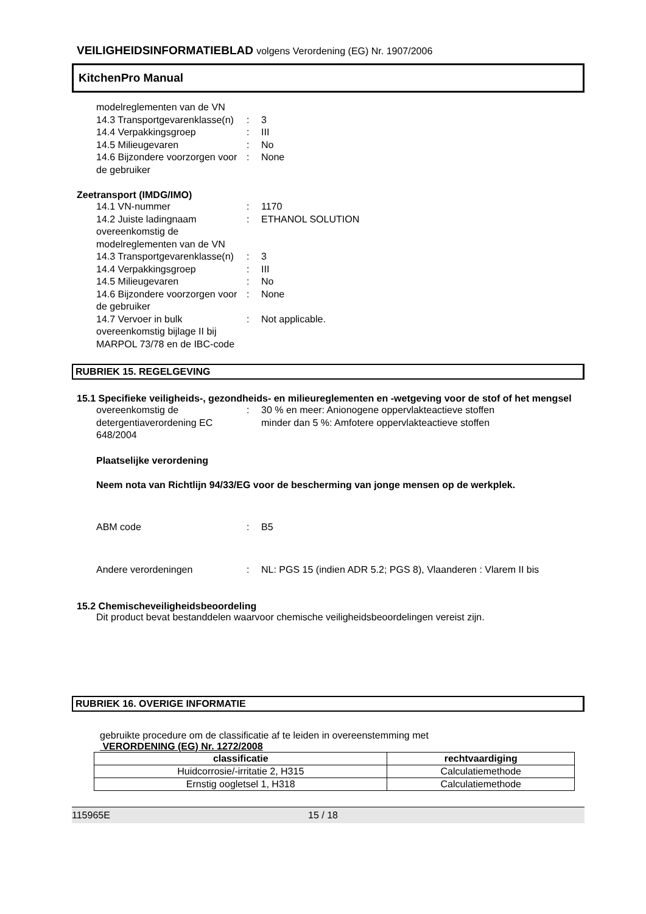VEILIGHEIDSINFORMATIEBLAD volgens Verordening (EG) Nr. 1907/2006
KitchenPro Manual
| modelreglementen van de VN | | |
| 14.3 Transportgevarenklasse(n) | : | 3 |
| 14.4 Verpakkingsgroep | : | III |
| 14.5 Milieugevaren | : | No |
| 14.6 Bijzondere voorzorgen voor de gebruiker | : | None |
Zeetransport (IMDG/IMO)
| 14.1 VN-nummer | : | 1170 |
| 14.2 Juiste ladingnaam overeenkomstig de modelreglementen van de VN | : | ETHANOL SOLUTION |
| 14.3 Transportgevarenklasse(n) | : | 3 |
| 14.4 Verpakkingsgroep | : | III |
| 14.5 Milieugevaren | : | No |
| 14.6 Bijzondere voorzorgen voor de gebruiker | : | None |
| 14.7 Vervoer in bulk overeenkomstig bijlage II bij MARPOL 73/78 en de IBC-code | : | Not applicable. |
RUBRIEK 15. REGELGEVING
15.1 Specifieke veiligheids-, gezondheids- en milieureglementen en -wetgeving voor de stof of het mengsel
| overeenkomstig de detergentiaverordening EC 648/2004 | : | 30 % en meer: Anionogene oppervlakteactieve stoffen minder dan 5 %: Amfotere oppervlakteactieve stoffen |
Plaatselijke verordening
Neem nota van Richtlijn 94/33/EG voor de bescherming van jonge mensen op de werkplek.
| ABM code | : | B5 |
| Andere verordeningen | : | NL: PGS 15 (indien ADR 5.2; PGS 8), Vlaanderen : Vlarem II bis |
15.2 Chemischeveiligheidsbeoordeling
Dit product bevat bestanddelen waarvoor chemische veiligheidsbeoordelingen vereist zijn.
RUBRIEK 16. OVERIGE INFORMATIE
gebruikte procedure om de classificatie af te leiden in overeenstemming met
VERORDENING (EG) Nr. 1272/2008
| classificatie | rechtvaardiging |
| --- | --- |
| Huidcorrosie/-irritatie 2, H315 | Calculatiemethode |
| Ernstig oogletsel 1, H318 | Calculatiemethode |
115965E 15 / 18